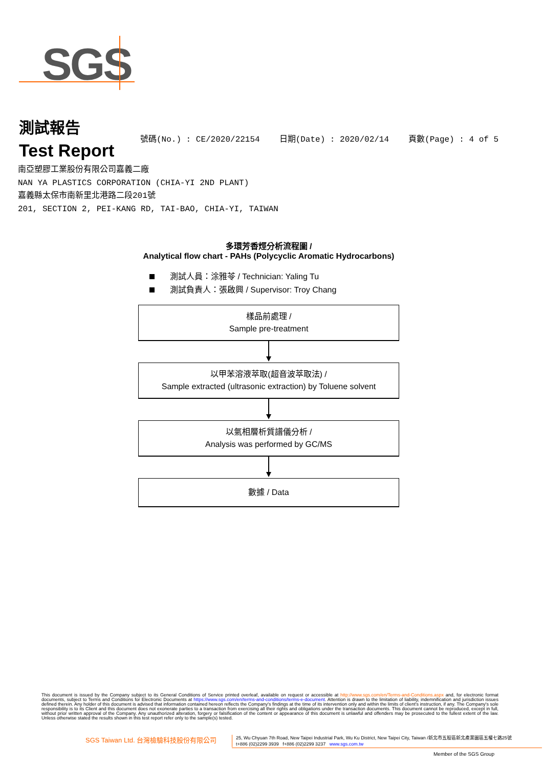SGS
測試報告
Test Report
號碼(No.) : CE/2020/22154 日期(Date) : 2020/02/14 頁數(Page) : 4 of 5
南亞塑膠工業股份有限公司嘉義二廠
NAN YA PLASTICS CORPORATION (CHIA-YI 2ND PLANT)
嘉義縣太保市南新里北港路二段201號
201, SECTION 2, PEI-KANG RD, TAI-BAO, CHIA-YI, TAIWAN
多環芳香烴分析流程圖 /
Analytical flow chart - PAHs (Polycyclic Aromatic Hydrocarbons)
測試人員：涂雅苓 / Technician: Yaling Tu
測試負責人：張啟興 / Supervisor: Troy Chang
樣品前處理 /
Sample pre-treatment
以甲苯溶液萃取(超音波萃取法) /
Sample extracted (ultrasonic extraction) by Toluene solvent
以氣相層析質譜儀分析 /
Analysis was performed by GC/MS
數據 / Data
This document is issued by the Company subject to its General Conditions of Service printed overleaf, available on request or accessible at http://www.sgs.com/en/Terms-and-Conditions.aspx and, for electronic format documents, subject to Terms and Conditions for Electronic Documents at https://www.sgs.com/en/terms-and-conditions/terms-e-document. Attention is drawn to the limitation of liability, indemnification and jurisdiction issues defined therein. Any holder of this document is advised that information contained hereon reflects the Company's findings at the time of its intervention only and within the limits of client's instruction, if any. The Company's sole responsibility is to its Client and this document does not exonerate parties to a transaction from exercising all their rights and obligations under the transaction documents. This document cannot be reproduced, except in full, without prior written approval of the Company. Any unauthorized alteration, forgery or falsification of the content or appearance of this document is unlawful and offenders may be prosecuted to the fullest extent of the law. Unless otherwise stated the results shown in this test report refer only to the sample(s) tested.
SGS Taiwan Ltd. 台灣檢驗科技股份有限公司
25, Wu Chyuan 7th Road, New Taipei Industrial Park, Wu Ku District, New Taipei City, Taiwan /新北市五股區新北產業園區五權七路25號
t+886 (02)2299 3939 f+886 (02)2299 3237 www.sgs.com.tw
Member of the SGS Group